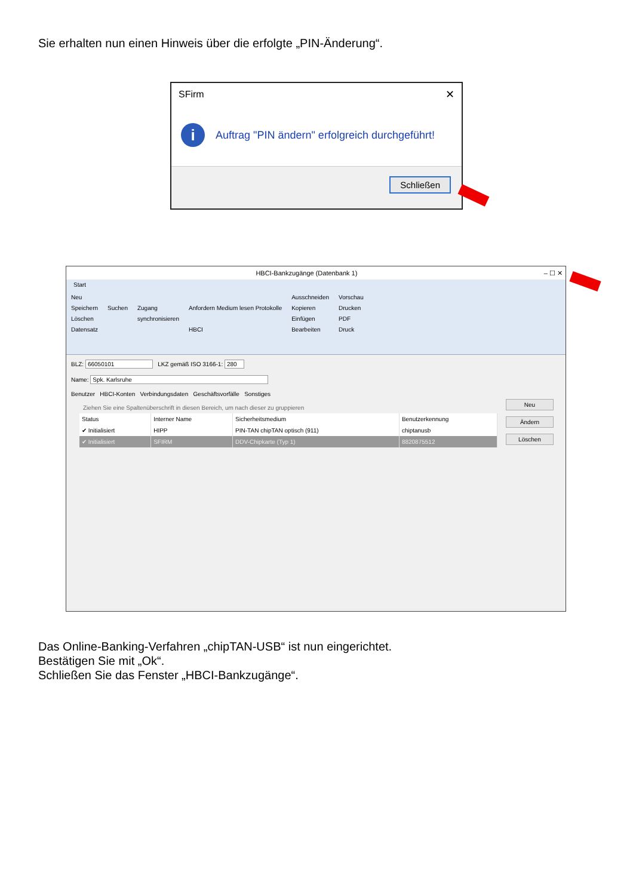Sie erhalten nun einen Hinweis über die erfolgte „PIN-Änderung“.
SFirm
✕
i
Auftrag "PIN ändern" erfolgreich durchgeführt!
Schließen
HBCI-Bankzugänge (Datenbank 1) – ☐ ✕
Start
Neu
Speichern
Löschen
Datensatz
Suchen
Zugang
synchronisieren
Anfordern Medium lesen Protokolle
HBCI
Ausschneiden
Kopieren
Einfügen
Bearbeiten
Vorschau
Drucken
PDF
Druck
BLZ: 66050101 LKZ gemäß ISO 3166-1: 280
Name: Spk. Karlsruhe
Benutzer HBCI-Konten Verbindungsdaten Geschäftsvorfälle Sonstiges
Ziehen Sie eine Spaltenüberschrift in diesen Bereich, um nach dieser zu gruppieren
| Status | Interner Name | Sicherheitsmedium | Benutzerkennung |
| --- | --- | --- | --- |
| ✔ Initialisiert | HIPP | PIN-TAN chipTAN optisch (911) | chiptanusb |
| ✔ Initialisiert | SFIRM | DDV-Chipkarte (Typ 1) | 8820875512 |
Neu
Ändern
Löschen
Das Online-Banking-Verfahren „chipTAN-USB“ ist nun eingerichtet.
Bestätigen Sie mit „Ok“.
Schließen Sie das Fenster „HBCI-Bankzugänge“.